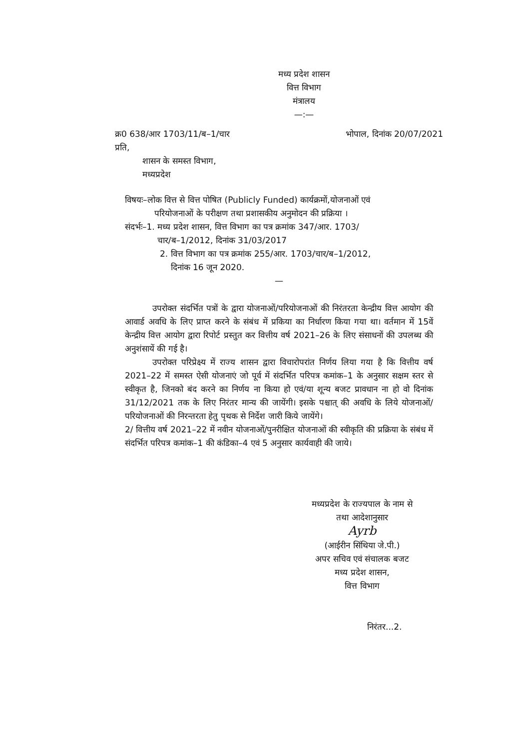मध्य प्रदेश शासन
वित्त विभाग
मंत्रालय
—:—
क्र0 638/आर 1703/11/ब–1/चार भोपाल, दिनांक 20/07/2021
प्रति,
शासन के समस्त विभाग,
मध्यप्रदेश
विषयः–लोक वित्त से वित्त पोषित (Publicly Funded) कार्यक्रमों,योजनाओं एवं
परियोजनाओं के परीक्षण तथा प्रशासकीय अनुमोदन की प्रक्रिया ।
संदर्भः–1. मध्य प्रदेश शासन, वित्त विभाग का पत्र क्रमांक 347/आर. 1703/
चार/ब–1/2012, दिनांक 31/03/2017
2. वित्त विभाग का पत्र क्रमांक 255/आर. 1703/चार/ब–1/2012,
दिनांक 16 जून 2020.
—
उपरोक्त संदर्भित पत्रों के द्वारा योजनाओं/परियोजनाओं की निरंतरता केन्द्रीय वित्त आयोग की आवार्ड अवधि के लिए प्राप्त करने के संबंध में प्रकिया का निर्धारण किया गया था। वर्तमान में 15वें केन्द्रीय वित्त आयोग द्वारा रिपोर्ट प्रस्तुत कर वित्तीय वर्ष 2021–26 के लिए संसाधनों की उपलब्ध की अनुशंसायें की गई है।
उपरोक्त परिप्रेक्ष्य में राज्य शासन द्वारा विचारोपरांत निर्णय लिया गया है कि वित्तीय वर्ष 2021–22 में समस्त ऐसी योजनाएं जो पूर्व में संदर्भित परिपत्र कमांक–1 के अनुसार सक्षम स्तर से स्वीकृत है, जिनको बंद करने का निर्णय ना किया हो एवं/या शून्य बजट प्रावधान ना हो वो दिनांक 31/12/2021 तक के लिए निरंतर मान्य की जायेंगी। इसके पश्चात् की अवधि के लिये योजनाओं/परियोजनाओं की निरन्तरता हेतु पृथक से निर्देश जारी किये जायेंगे।
2/ वित्तीय वर्ष 2021–22 में नवीन योजनाओं/पुनरीक्षित योजनाओं की स्वीकृति की प्रक्रिया के संबंध में संदर्भित परिपत्र कमांक–1 की कंडिका–4 एवं 5 अनुसार कार्यवाही की जाये।
मध्यप्रदेश के राज्यपाल के नाम से
तथा आदेशानुसार
Ayrb
(आईरीन सिंथिया जे.पी.)
अपर सचिव एवं संचालक बजट
मध्य प्रदेश शासन,
वित्त विभाग
निरंतर...2.